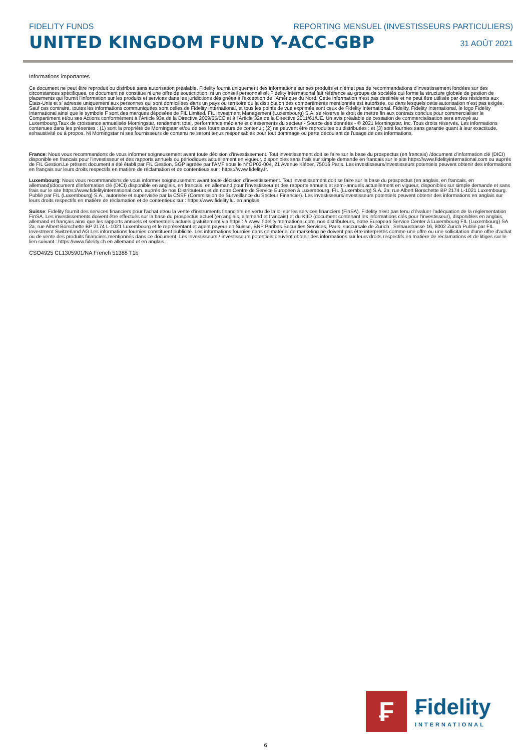FIDELITY FUNDS REPORTING MENSUEL (INVESTISSEURS PARTICULIERS)
UNITED KINGDOM FUND Y-ACC-GBP
31 AOÛT 2021
Informations importantes
Ce document ne peut être reproduit ou distribué sans autorisation préalable. Fidelity fournit uniquement des informations sur ses produits et n’émet pas de recommandations d’investissement fondées sur des circonstances spécifiques, ce document ne constitue ni une offre de souscription, ni un conseil personnalisé. Fidelity International fait référence au groupe de sociétés qui forme la structure globale de gestion de placements qui fournit l'information sur les produits et services dans les juridictions désignées à l'exception de l'Amérique du Nord. Cette information n’est pas destinée et ne peut être utilisée par des résidents aux Etats-Unis et s’ adresse uniquement aux personnes qui sont domiciliées dans un pays ou territoire où la distribution des compartiments mentionnés est autorisée, ou dans lesquels cette autorisation n’est pas exigée. Sauf cas contraire, toutes les informations communiquées sont celles de Fidelity International, et tous les points de vue exprimés sont ceux de Fidelity International. Fidelity, Fidelity International, le logo Fidelity International ainsi que le symbole F sont des marques déposées de FIL Limited. FIL Investment Management (Luxembourg) S.A. se réserve le droit de mettre fin aux contrats conclus pour commercialiser le Compartiment et/ou ses Actions conformément à l’Article 93a de la Directive 2009/65/CE et à l’Article 32a de la Directive 2011/61/UE. Un avis préalable de cessation de commercialisation sera envoyé au Luxembourg.Taux de croissance annualisés Morningstar, rendement total, performance médiane et classements du secteur - Source des données - © 2021 Morningstar, Inc. Tous droits réservés. Les informations contenues dans les présentes : (1) sont la propriété de Morningstar et/ou de ses fournisseurs de contenu ; (2) ne peuvent être reproduites ou distribuées ; et (3) sont fournies sans garantie quant à leur exactitude, exhaustivité ou à propos. Ni Morningstar ni ses fournisseurs de contenu ne seront tenus responsables pour tout dommage ou perte découlant de l'usage de ces informations.
France: Nous vous recommandons de vous informer soigneusement avant toute décision d’investissement. Tout investissement doit se faire sur la base du prospectus (en francais) /document d'information clé (DICI) disponible en francais pour l'investisseur et des rapports annuels ou périodiques actuellement en vigueur, disponibles sans frais sur simple demande en francais sur le site https://www.fidelityinternational.com ou auprès de FIL Gestion.Le présent document a été établi par FIL Gestion, SGP agréée par l'AMF sous le N°GP03-004, 21 Avenue Kléber, 75016 Paris. Les investisseurs/investisseurs potentiels peuvent obtenir des informations en français sur leurs droits respectifs en matière de réclamation et de contentieux sur : https://www.fidelity.fr.
Luxembourg: Nous vous recommandons de vous informer soigneusement avant toute décision d’investissement. Tout investissement doit se faire sur la base du prospectus (en anglais, en francais, en allemand)/document d'information clé (DICI) disponible en anglais, en francais, en allemand pour l'investisseur et des rapports annuels et semi-annuels actuellement en vigueur, disponibles sur simple demande et sans frais sur le site https://www.fidelityinternational.com, auprès de nos Distributeurs et de notre Centre de Service Européen à Luxembourg, FIL (Luxembourg) S.A. 2a, rue Albert Borschette BP 2174 L-1021 Luxembourg. Publié par FIL (Luxembourg) S.A., autorisée et supervisée par la CSSF (Commission de Surveillance du Secteur Financier). Les investisseurs/investisseurs potentiels peuvent obtenir des informations en anglais sur leurs droits respectifs en matière de réclamation et de contentieux sur : https://www.fidelity.lu. en anglais.
Suisse: Fidelity fournit des services financiers pour l'achat et/ou la vente d'instruments financiers en vertu de la loi sur les services financiers (FinSA). Fidelity n'est pas tenu d'évaluer l'adéquation de la réglementation FinSA. Les investissements doivent être effectués sur la base du prospectus actuel (en anglais, allemand et français) et du KIID (document contenant les informations clés pour l'investisseur), disponibles en anglais, allemand et français ainsi que les rapports annuels et semestriels actuels gratuitement via https : // www. fidelityinternational.com, nos distributeurs, notre European Service Center à Luxembourg FIL (Luxembourg) SA 2a, rue Albert Borschette BP 2174 L-1021 Luxembourg et le représentant et agent payeur en Suisse, BNP Paribas Securities Services, Paris, succursale de Zurich , Selnaustrasse 16, 8002 Zurich Publié par FIL Investment Switzerland AG Les informations fournies constituent publicité. Les informations fournies dans ce matériel de marketing ne doivent pas être interprétés comme une offre ou une sollicitation d'une offre d'achat ou de vente des produits financiers mentionnés dans ce document. Les investisseurs / investisseurs potentiels peuvent obtenir des informations sur leurs droits respectifs en matière de réclamations et de litiges sur le lien suivant : https://www.fidelity.ch en allemand et en anglais.
CSO4925 CL1305901/NA French 51388 T1b
₣
₣idelity
INTERNATIONAL
6